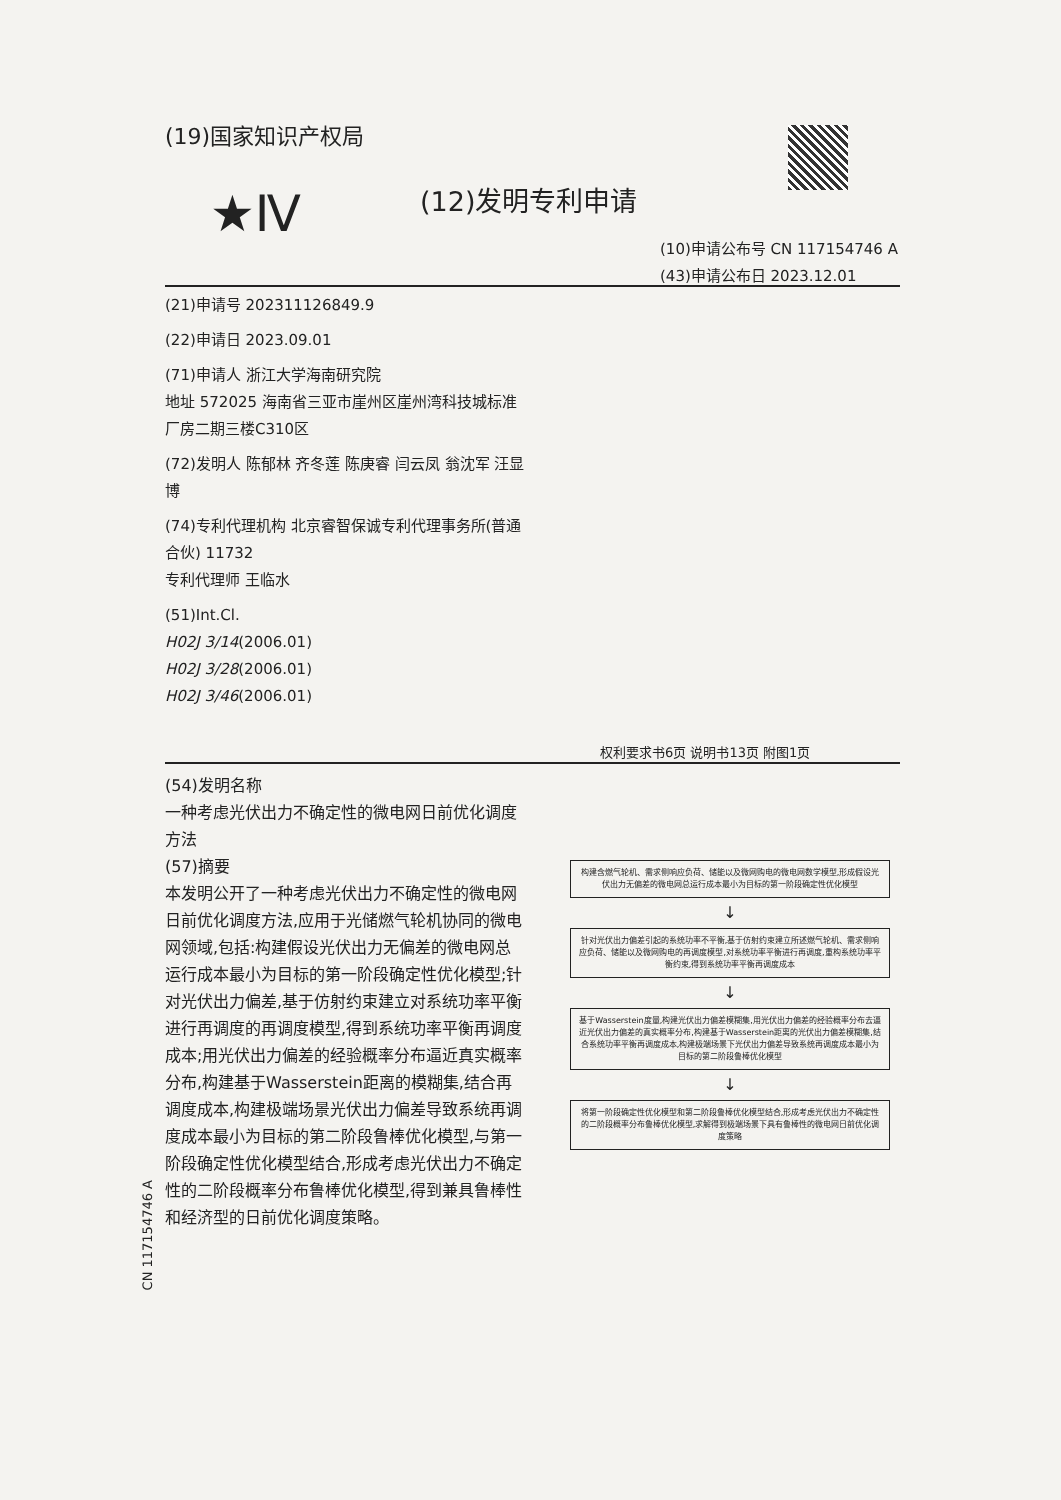(19)国家知识产权局
★Ⅳ (12)发明专利申请
(10)申请公布号 CN 117154746 A
(43)申请公布日 2023.12.01
(21)申请号 202311126849.9
(22)申请日 2023.09.01
(71)申请人 浙江大学海南研究院
地址 572025 海南省三亚市崖州区崖州湾科技城标准厂房二期三楼C310区
(72)发明人 陈郁林 齐冬莲 陈庚睿 闫云凤 翁沈军 汪显博
(74)专利代理机构 北京睿智保诚专利代理事务所(普通合伙) 11732
专利代理师 王临水
(51)Int.Cl.
H02J 3/14(2006.01)
H02J 3/28(2006.01)
H02J 3/46(2006.01)
权利要求书6页 说明书13页 附图1页
(54)发明名称
一种考虑光伏出力不确定性的微电网日前优化调度方法
(57)摘要
本发明公开了一种考虑光伏出力不确定性的微电网日前优化调度方法,应用于光储燃气轮机协同的微电网领域,包括:构建假设光伏出力无偏差的微电网总运行成本最小为目标的第一阶段确定性优化模型;针对光伏出力偏差,基于仿射约束建立对系统功率平衡进行再调度的再调度模型,得到系统功率平衡再调度成本;用光伏出力偏差的经验概率分布逼近真实概率分布,构建基于Wasserstein距离的模糊集,结合再调度成本,构建极端场景光伏出力偏差导致系统再调度成本最小为目标的第二阶段鲁棒优化模型,与第一阶段确定性优化模型结合,形成考虑光伏出力不确定性的二阶段概率分布鲁棒优化模型,得到兼具鲁棒性和经济型的日前优化调度策略。
构建含燃气轮机、需求侧响应负荷、储能以及微网购电的微电网数学模型,形成假设光伏出力无偏差的微电网总运行成本最小为目标的第一阶段确定性优化模型
↓
针对光伏出力偏差引起的系统功率不平衡,基于仿射约束建立所述燃气轮机、需求侧响应负荷、储能以及微网购电的再调度模型,对系统功率平衡进行再调度,重构系统功率平衡约束,得到系统功率平衡再调度成本
↓
基于Wasserstein度量,构建光伏出力偏差模糊集,用光伏出力偏差的经验概率分布去逼近光伏出力偏差的真实概率分布,构建基于Wasserstein距离的光伏出力偏差模糊集,结合系统功率平衡再调度成本,构建极端场景下光伏出力偏差导致系统再调度成本最小为目标的第二阶段鲁棒优化模型
↓
将第一阶段确定性优化模型和第二阶段鲁棒优化模型结合,形成考虑光伏出力不确定性的二阶段概率分布鲁棒优化模型,求解得到极端场景下具有鲁棒性的微电网日前优化调度策略
CN 117154746 A